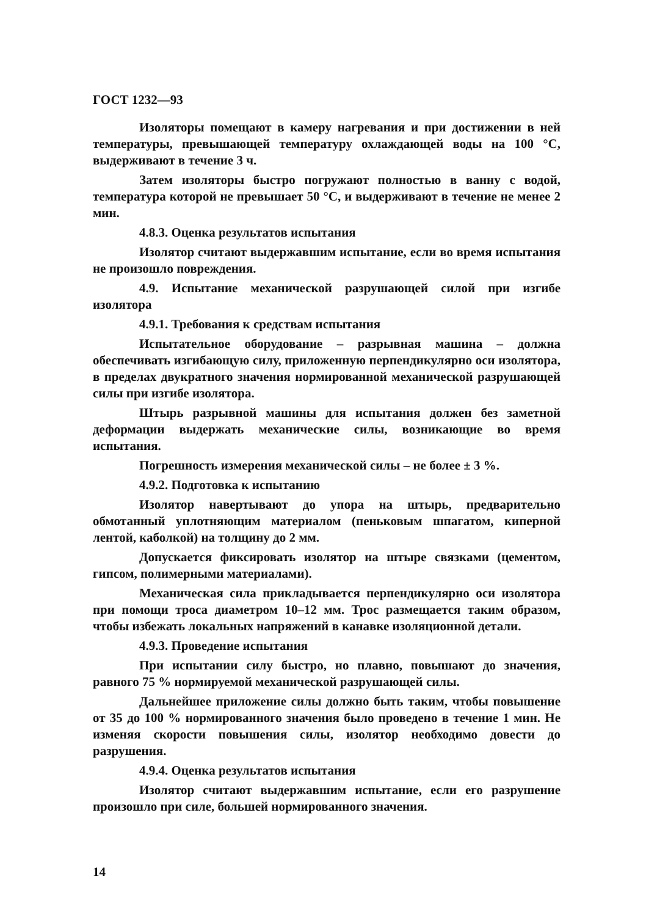ГОСТ 1232—93
Изоляторы помещают в камеру нагревания и при достижении в ней температуры, превышающей температуру охлаждающей воды на 100 °С, выдерживают в течение 3 ч.
Затем изоляторы быстро погружают полностью в ванну с водой, температура которой не превышает 50 °С, и выдерживают в течение не менее 2 мин.
4.8.3. Оценка результатов испытания
Изолятор считают выдержавшим испытание, если во время испытания не произошло повреждения.
4.9. Испытание механической разрушающей силой при изгибе изолятора
4.9.1. Требования к средствам испытания
Испытательное оборудование – разрывная машина – должна обеспечивать изгибающую силу, приложенную перпендикулярно оси изолятора, в пределах двукратного значения нормированной механической разрушающей силы при изгибе изолятора.
Штырь разрывной машины для испытания должен без заметной деформации выдержать механические силы, возникающие во время испытания.
Погрешность измерения механической силы – не более ± 3 %.
4.9.2. Подготовка к испытанию
Изолятор навертывают до упора на штырь, предварительно обмотанный уплотняющим материалом (пеньковым шпагатом, киперной лентой, каболкой) на толщину до 2 мм.
Допускается фиксировать изолятор на штыре связками (цементом, гипсом, полимерными материалами).
Механическая сила прикладывается перпендикулярно оси изолятора при помощи троса диаметром 10–12 мм. Трос размещается таким образом, чтобы избежать локальных напряжений в канавке изоляционной детали.
4.9.3. Проведение испытания
При испытании силу быстро, но плавно, повышают до значения, равного 75 % нормируемой механической разрушающей силы.
Дальнейшее приложение силы должно быть таким, чтобы повышение от 35 до 100 % нормированного значения было проведено в течение 1 мин. Не изменяя скорости повышения силы, изолятор необходимо довести до разрушения.
4.9.4. Оценка результатов испытания
Изолятор считают выдержавшим испытание, если его разрушение произошло при силе, большей нормированного значения.
14